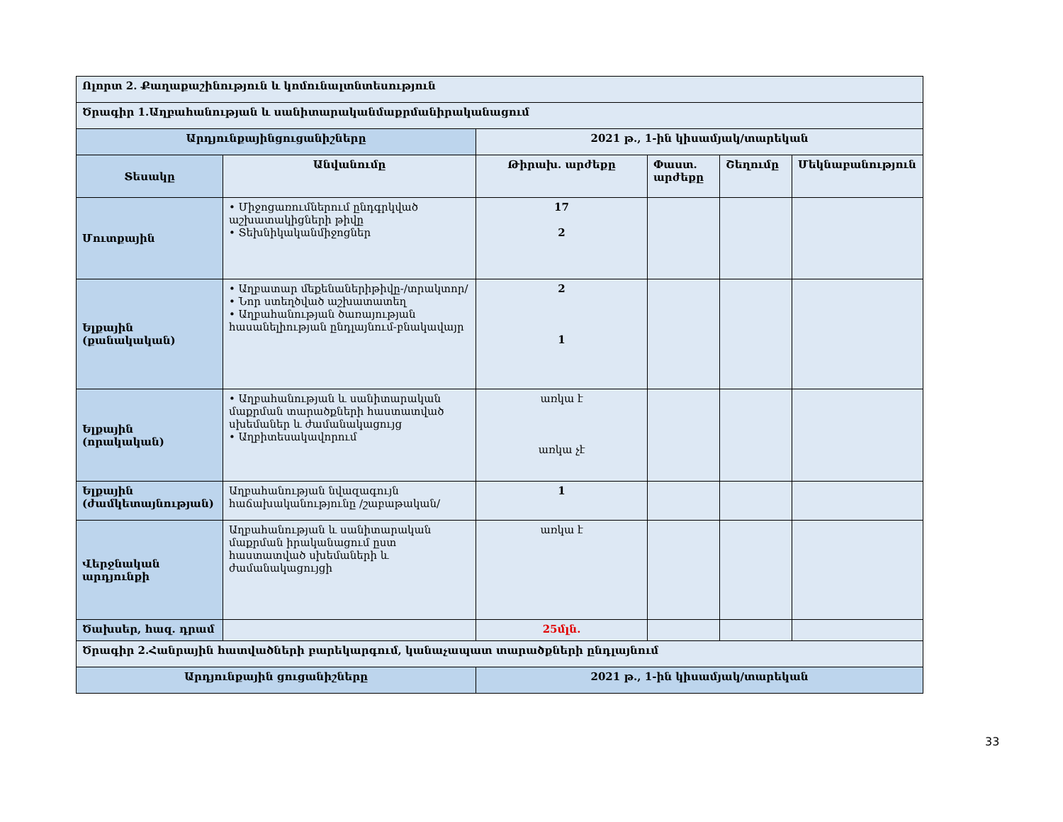| Ոլորտ 2. Քաղաքաշինություն և կոմունալտնտեսություն | | | | | |
| Ծրագիր 1.Աղբահանության և սանիտարականմաքրմանիրականացում | | | | | |
| Արդյունքայինցուցանիշները | | 2021 թ., 1-ին կիսամյակ/տարեկան | | | |
| Տեսակը | Անվանումը | Թիրախ. արժեքը | Փաստ. արժեքը | Շեղումը | Մեկնաբանություն |
| Մուտքային | • Միջոցառումներում ընդգրկված աշխատակիցների թիվը • Տեխնիկականմիջոցներ | 17 2 | | | |
| Ելքային (քանակական) | • Աղբատար մեքենաներիթիվը-/տրակտոր/ • Նոր ստեղծված աշխատատեղ • Աղբահանության ծառայության հասանելիության ընդլայնում-բնակավայր | 2 1 | | | |
| Ելքային (որակական) | • Աղբահանության և սանիտարական մաքրման տարածքների հաստատված սխեմաներ և ժամանակացույց • Աղբիտեսակավորում | առկա է առկա չէ | | | |
| Ելքային (ժամկետայնության) | Աղբահանության նվազագույն հաճախականությունը /շաբաթական/ | 1 | | | |
| Վերջնական արդյունքի | Աղբահանության և սանիտարական մաքրման իրականացում ըստ հաստատված սխեմաների և ժամանակացույցի | առկա է | | | |
| Ծախսեր, հազ. դրամ | | 25մլն. | | | |
| Ծրագիր 2.Հանրային հատվածների բարեկարգում, կանաչապատ տարածքների ընդլայնում | | | | | |
| Արդյունքային ցուցանիշները | | 2021 թ., 1-ին կիսամյակ/տարեկան | | | |
33